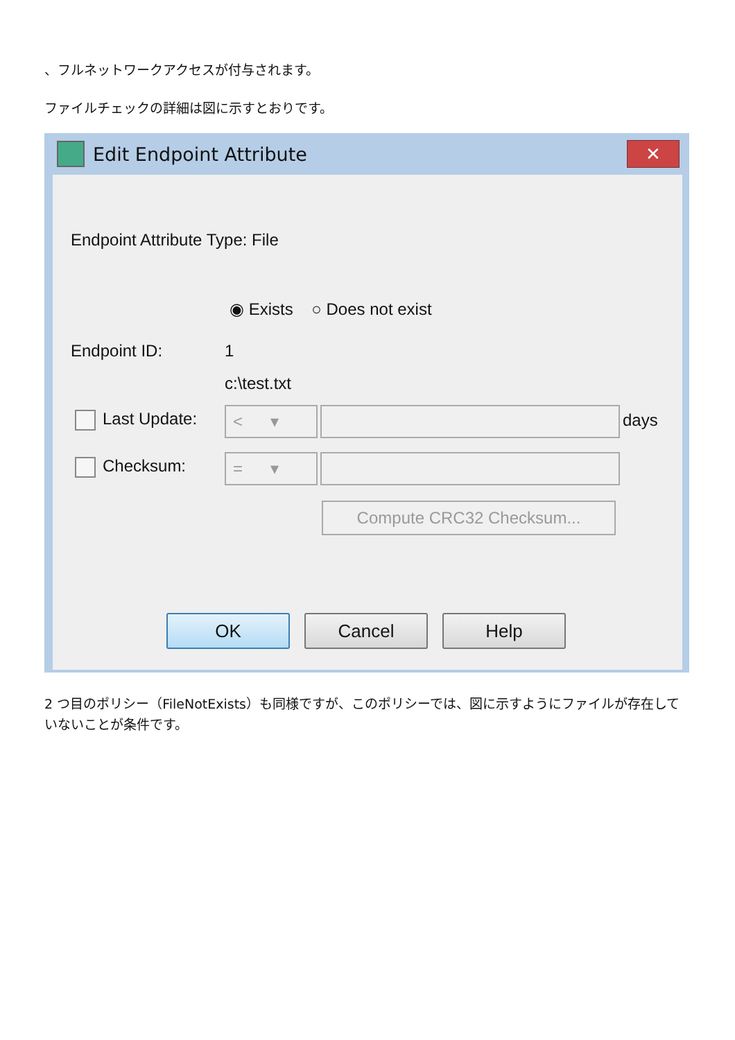、フルネットワークアクセスが付与されます。
ファイルチェックの詳細は図に示すとおりです。
Edit Endpoint Attribute ✕
Endpoint Attribute Type: File
◉ Exists ○ Does not exist
Endpoint ID: 1
c:\test.txt
Last Update: < ▾ days
Checksum: = ▾
Compute CRC32 Checksum...
OK Cancel Help
2 つ目のポリシー（FileNotExists）も同様ですが、このポリシーでは、図に示すようにファイルが存在していないことが条件です。